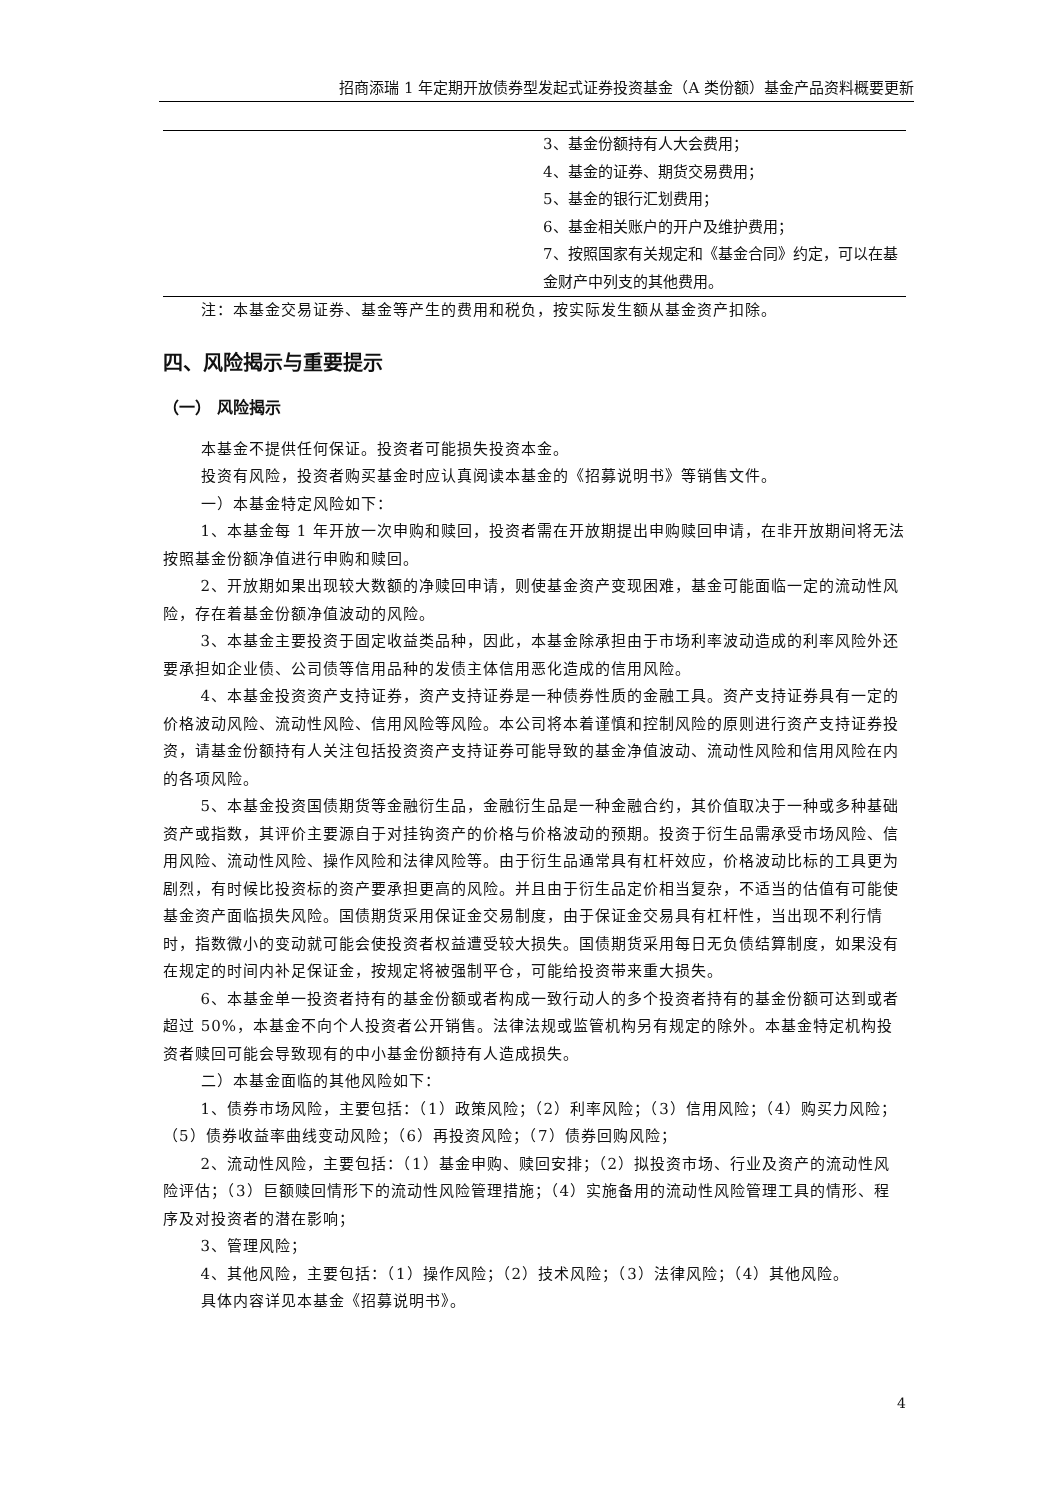招商添瑞 1 年定期开放债券型发起式证券投资基金（A 类份额）基金产品资料概要更新
| | 3、基金份额持有人大会费用； 4、基金的证券、期货交易费用； 5、基金的银行汇划费用； 6、基金相关账户的开户及维护费用； 7、按照国家有关规定和《基金合同》约定，可以在基金财产中列支的其他费用。 |
注：本基金交易证券、基金等产生的费用和税负，按实际发生额从基金资产扣除。
四、风险揭示与重要提示
（一） 风险揭示
本基金不提供任何保证。投资者可能损失投资本金。
投资有风险，投资者购买基金时应认真阅读本基金的《招募说明书》等销售文件。
一）本基金特定风险如下：
1、本基金每 1 年开放一次申购和赎回，投资者需在开放期提出申购赎回申请，在非开放期间将无法按照基金份额净值进行申购和赎回。
2、开放期如果出现较大数额的净赎回申请，则使基金资产变现困难，基金可能面临一定的流动性风险，存在着基金份额净值波动的风险。
3、本基金主要投资于固定收益类品种，因此，本基金除承担由于市场利率波动造成的利率风险外还要承担如企业债、公司债等信用品种的发债主体信用恶化造成的信用风险。
4、本基金投资资产支持证券，资产支持证券是一种债券性质的金融工具。资产支持证券具有一定的价格波动风险、流动性风险、信用风险等风险。本公司将本着谨慎和控制风险的原则进行资产支持证券投资，请基金份额持有人关注包括投资资产支持证券可能导致的基金净值波动、流动性风险和信用风险在内的各项风险。
5、本基金投资国债期货等金融衍生品，金融衍生品是一种金融合约，其价值取决于一种或多种基础资产或指数，其评价主要源自于对挂钩资产的价格与价格波动的预期。投资于衍生品需承受市场风险、信用风险、流动性风险、操作风险和法律风险等。由于衍生品通常具有杠杆效应，价格波动比标的工具更为剧烈，有时候比投资标的资产要承担更高的风险。并且由于衍生品定价相当复杂，不适当的估值有可能使基金资产面临损失风险。国债期货采用保证金交易制度，由于保证金交易具有杠杆性，当出现不利行情时，指数微小的变动就可能会使投资者权益遭受较大损失。国债期货采用每日无负债结算制度，如果没有在规定的时间内补足保证金，按规定将被强制平仓，可能给投资带来重大损失。
6、本基金单一投资者持有的基金份额或者构成一致行动人的多个投资者持有的基金份额可达到或者超过 50%，本基金不向个人投资者公开销售。法律法规或监管机构另有规定的除外。本基金特定机构投资者赎回可能会导致现有的中小基金份额持有人造成损失。
二）本基金面临的其他风险如下：
1、债券市场风险，主要包括：（1）政策风险；（2）利率风险；（3）信用风险；（4）购买力风险；（5）债券收益率曲线变动风险；（6）再投资风险；（7）债券回购风险；
2、流动性风险，主要包括：（1）基金申购、赎回安排；（2）拟投资市场、行业及资产的流动性风险评估；（3）巨额赎回情形下的流动性风险管理措施；（4）实施备用的流动性风险管理工具的情形、程序及对投资者的潜在影响；
3、管理风险；
4、其他风险，主要包括：（1）操作风险；（2）技术风险；（3）法律风险；（4）其他风险。
具体内容详见本基金《招募说明书》。
4